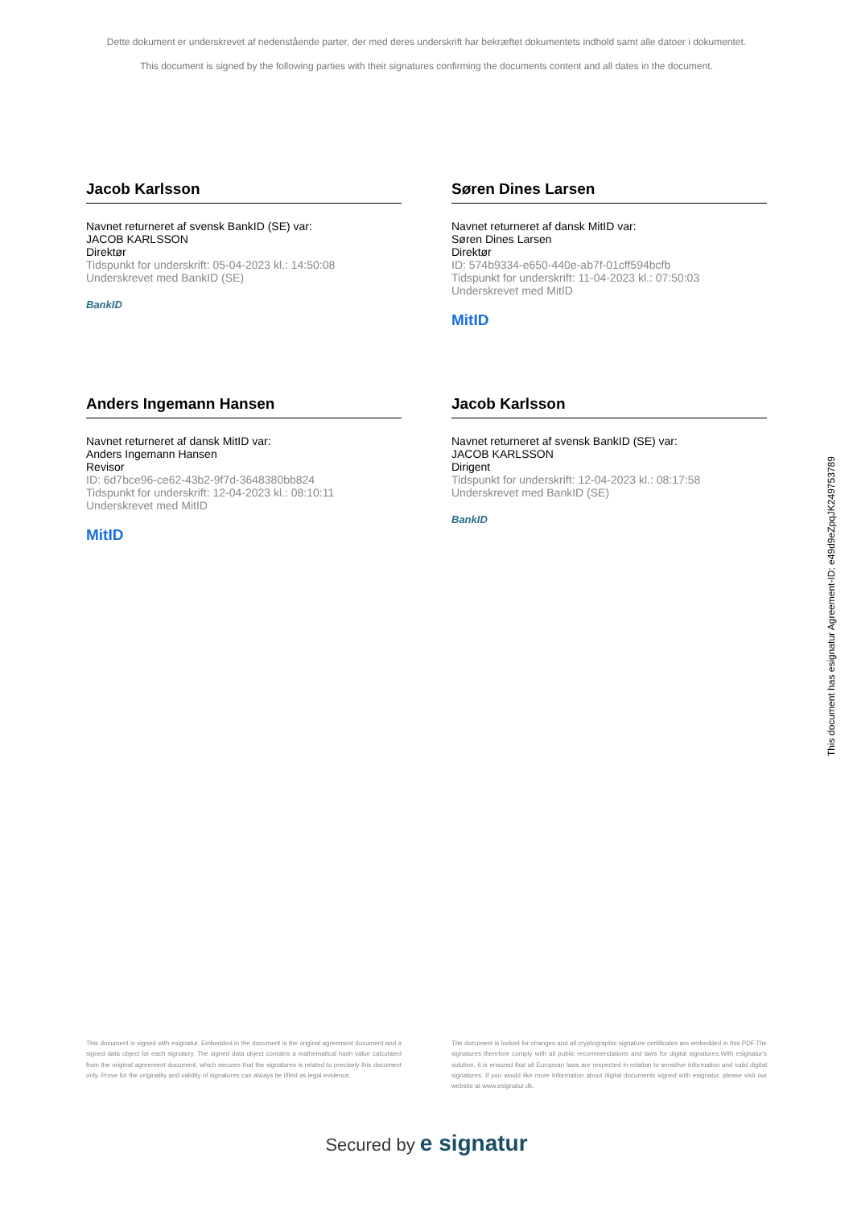Dette dokument er underskrevet af nedenstående parter, der med deres underskrift har bekræftet dokumentets indhold samt alle datoer i dokumentet.
This document is signed by the following parties with their signatures confirming the documents content and all dates in the document.
Jacob Karlsson
Navnet returneret af svensk BankID (SE) var:
JACOB KARLSSON
Direktør
Tidspunkt for underskrift: 05-04-2023 kl.: 14:50:08
Underskrevet med BankID (SE)
BankID
Søren Dines Larsen
Navnet returneret af dansk MitID var:
Søren Dines Larsen
Direktør
ID: 574b9334-e650-440e-ab7f-01cff594bcfb
Tidspunkt for underskrift: 11-04-2023 kl.: 07:50:03
Underskrevet med MitID
MitID
Anders Ingemann Hansen
Navnet returneret af dansk MitID var:
Anders Ingemann Hansen
Revisor
ID: 6d7bce96-ce62-43b2-9f7d-3648380bb824
Tidspunkt for underskrift: 12-04-2023 kl.: 08:10:11
Underskrevet med MitID
MitID
Jacob Karlsson
Navnet returneret af svensk BankID (SE) var:
JACOB KARLSSON
Dirigent
Tidspunkt for underskrift: 12-04-2023 kl.: 08:17:58
Underskrevet med BankID (SE)
BankID
This document is signed with esignatur. Embedded in the document is the original agreement document and a signed data object for each signatory. The signed data object contains a mathematical hash value calculated from the original agreement document, which secures that the signatures is related to precisely this document only. Prove for the originality and validity of signatures can always be lifted as legal evidence.
The document is locked for changes and all cryptographic signature certificates are embedded in this PDF.The signatures therefore comply with all public recommendations and laws for digital signatures.With esignatur's solution, it is ensured that all European laws are respected in relation to sensitive information and valid digital signatures. If you would like more information about digital documents signed with esignatur, please visit our website at www.esignatur.dk.
Secured by e signatur
This document has esignatur Agreement-ID: e49d9eZpqJK249753789